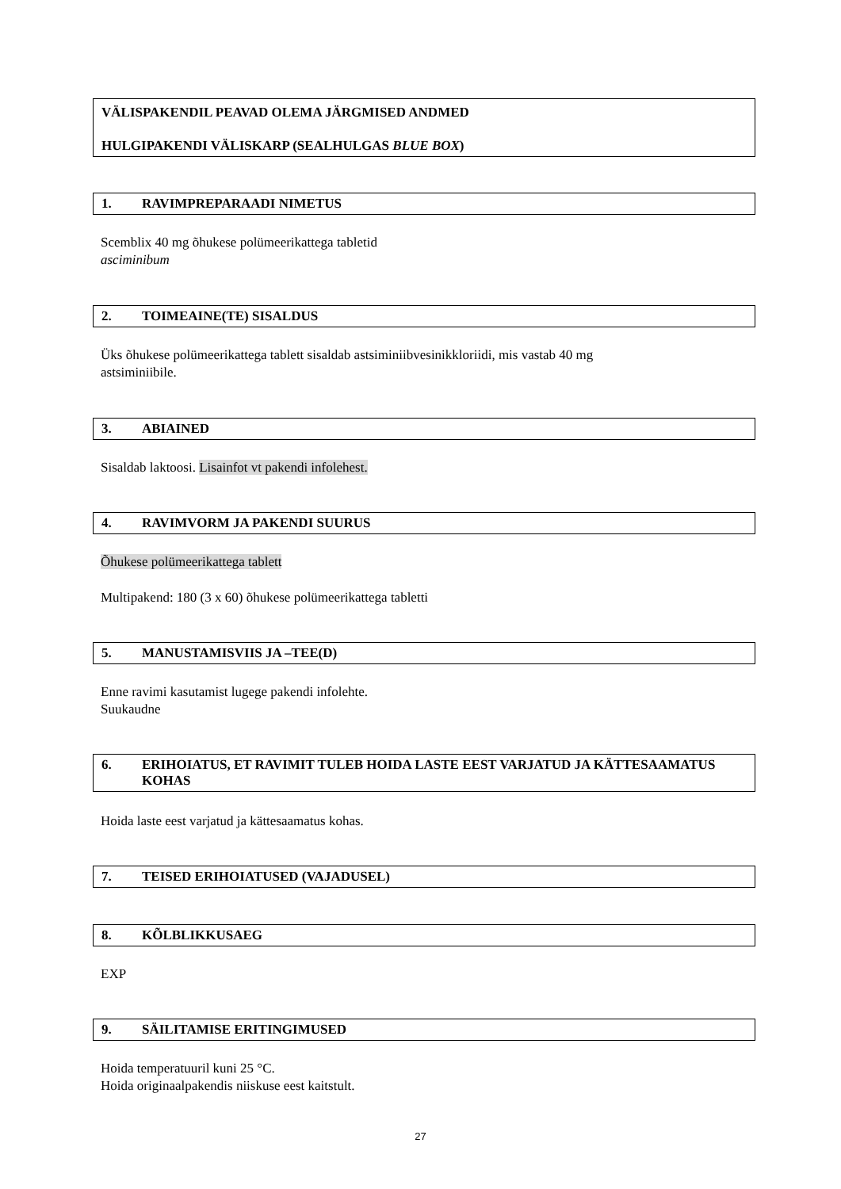VÄLISPAKENDIL PEAVAD OLEMA JÄRGMISED ANDMED
HULGIPAKENDI VÄLISKARP (SEALHULGAS BLUE BOX)
1. RAVIMPREPARAADI NIMETUS
Scemblix 40 mg õhukese polümeerikattega tabletid
asciminibum
2. TOIMEAINE(TE) SISALDUS
Üks õhukese polümeerikattega tablett sisaldab astsiminiibvesinikkloriidi, mis vastab 40 mg
astsiminiibile.
3. ABIAINED
Sisaldab laktoosi. Lisainfot vt pakendi infolehest.
4. RAVIMVORM JA PAKENDI SUURUS
Õhukese polümeerikattega tablett
Multipakend: 180 (3 x 60) õhukese polümeerikattega tabletti
5. MANUSTAMISVIIS JA –TEE(D)
Enne ravimi kasutamist lugege pakendi infolehte.
Suukaudne
6. ERIHOIATUS, ET RAVIMIT TULEB HOIDA LASTE EEST VARJATUD JA KÄTTESAAMATUS KOHAS
Hoida laste eest varjatud ja kättesaamatus kohas.
7. TEISED ERIHOIATUSED (VAJADUSEL)
8. KÕLBLIKKUSAEG
EXP
9. SÄILITAMISE ERITINGIMUSED
Hoida temperatuuril kuni 25 °C.
Hoida originaalpakendis niiskuse eest kaitstult.
27